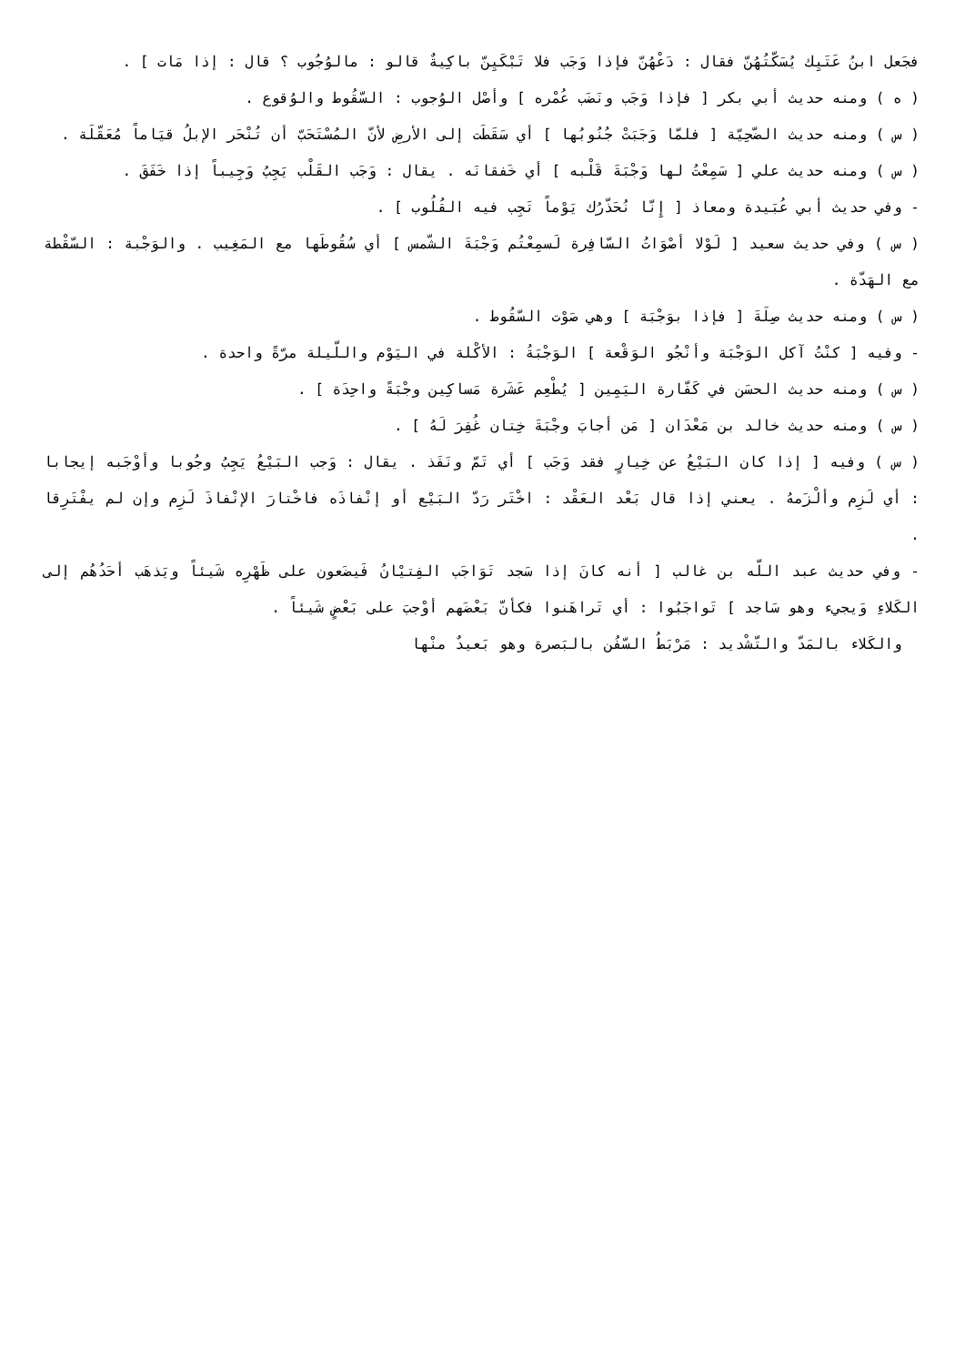فجَعل ابنُ عَتَيِك يُسَكّتُهُنّ فقال : دَعْهُنّ فإذا وَجَب فلا تَبْكَيِنّ باكِيةٌ قالو : مالوُجُوب ؟ قال : إذا مَات ] .
( ه ) ومنه حديث أبي بكر [ فإذا وَجَب ونَضَب عُمْره ] وأصْل الوُجوب : السّقُوط والوُقوع .
( س ) ومنه حديث الضّحِيّة [ فلمّا وَجَبَتْ جُنُوبُها ] أي سَقَطَت إلى الأرضِ لأنّ المُسْتَحَبّ أن تُنْحَر الإبلُ قيَاماً مُعَقّلَة .
( س ) ومنه حديث علي [ سَمِعْتُ لها وَجْبَةَ قَلْبه ] أي خَفقانَه . يقال : وَجَب القَلْب يَجِبُ وَجِيباً إذا خَفَقَ .
- وفي حديث أبي عُبَيدة ومعاذ [ إِنّا نُحَذّرُك يَوْماً تَجِب فيه القُلُوب ] .
( س ) وفي حديث سعيد [ لَوْلا أصْوَاتُ السّافِرة لَسمِعْتُم وَجْبَةَ الشّمس ] أي سُقُوطَها مع المَغِيب . والوَجْبة : السّقْطة مع الهَدّة .
( س ) ومنه حديث صِلَةَ [ فإذا بوَجْبَة ] وهي صَوْت السّقُوط .
- وفيه [ كنْتُ آكل الوَجْبَة وأنْجُو الوَقْعة ] الوَجْبَةُ : الأكْلة في اليَوْم واللّيلة مرّةً واحدة .
( س ) ومنه حديث الحسَن في كَفّارة اليَمِين [ يُطْعِم عَشَرة مَساكِين وجْبَةً واحِدَة ] .
( س ) ومنه حديث خالد بن مَعْدَان [ مَن أجابَ وجْبَةَ خِتان غُفِرَ لَهُ ] .
( س ) وفيه [ إذا كان البَيْعُ عن خِيارٍ فقد وَجَب ] أي تَمّ ونَفَذ . يقال : وَجب البَيْعُ يَجِبُ وجُوبا وأوْجَبه إيجابا : أي لَزِم وألْزَمهُ . يعني إذا قال بَعْد العَقْد : اخْتَر رَدّ البَيْع أو إنْفاذَه فاخْتارَ الإنْفاذَ لَزِم وإن لم يفْتَرِقا .
- وفي حديث عبد اللّه بن غالب [ أنه كانَ إذا سَجد تَوَاجَب الفِتيْانُ فَيضَعون على ظَهْرِه شَيئاً ويَذهَب أحَدُهُم إلى الكَلاءِ وَيجيء وهو سَاجد ] تَواجَبُوا : أي تَراهَنوا فكأنّ بَعْضَهم أوْجبَ على بَعْضٍ شَيئاً .
والكَلاء بالمَدّ والتّشْديد : مَرْبَطُ السّفُن بالبَصرة وهو بَعيدٌ منْها